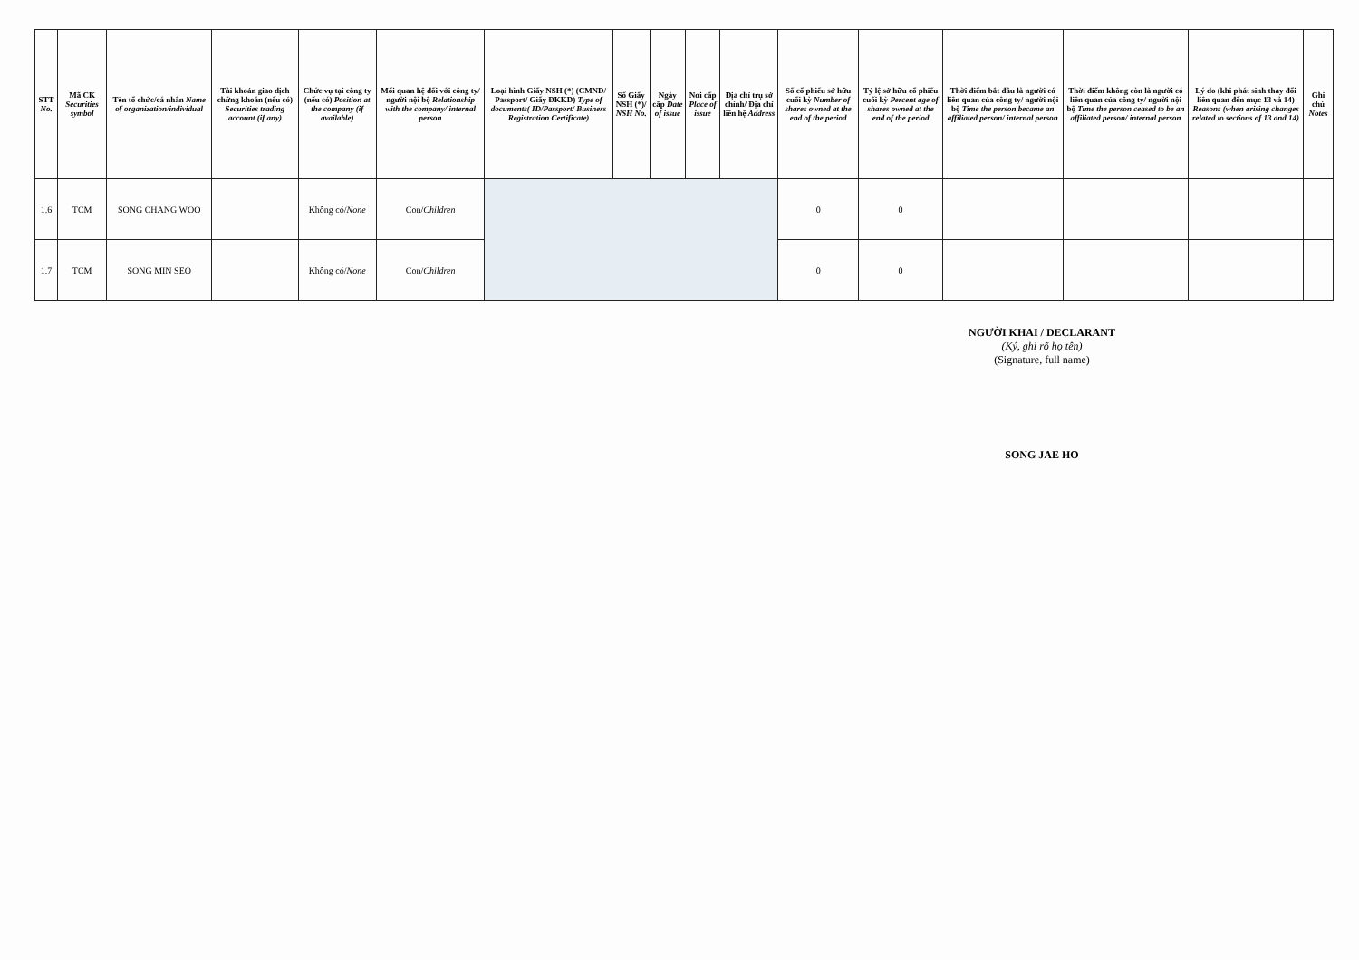| STT No. | Mã CK Securities symbol | Tên tổ chức/cá nhân Name of organization/individual | Tài khoản giao dịch chứng khoán (nếu có) Securities trading account (if any) | Chức vụ tại công ty (nếu có) Position at the company (if available) | Mối quan hệ đối với công ty/ người nội bộ Relationship with the company/ internal person | Loại hình Giấy NSH (*) (CMND/ Passport/ Giấy ĐKKD) Type of documents( ID/Passport/ Business Registration Certificate) | Số Giấy NSH (*)/ NSH No. | Ngày cấp Date of issue | Nơi cấp Place of issue | Địa chỉ trụ sở chính/ Địa chỉ liên hệ Address | Số cổ phiếu sở hữu cuối kỳ Number of shares owned at the end of the period | Tỷ lệ sở hữu cổ phiếu cuối kỳ Percent age of shares owned at the end of the period | Thời điểm bắt đầu là người có liên quan của công ty/ người nội bộ Time the person became an affiliated person/ internal person | Thời điểm không còn là người có liên quan của công ty/ người nội bộ Time the person ceased to be an affiliated person/ internal person | Lý do (khi phát sinh thay đổi liên quan đến mục 13 và 14) Reasons (when arising changes related to sections of 13 and 14) | Ghi chú Notes |
| --- | --- | --- | --- | --- | --- | --- | --- | --- | --- | --- | --- | --- | --- | --- | --- | --- |
| 1.6 | TCM | SONG CHANG WOO | | Không có/ None | Con/ Children | | | | | | 0 | 0 | | | | |
| 1.7 | TCM | SONG MIN SEO | | Không có/ None | Con/ Children | | | | | | 0 | 0 | | | | |
NGƯỜI KHAI / DECLARANT
(Ký, ghi rõ họ tên)
(Signature, full name)
SONG JAE HO